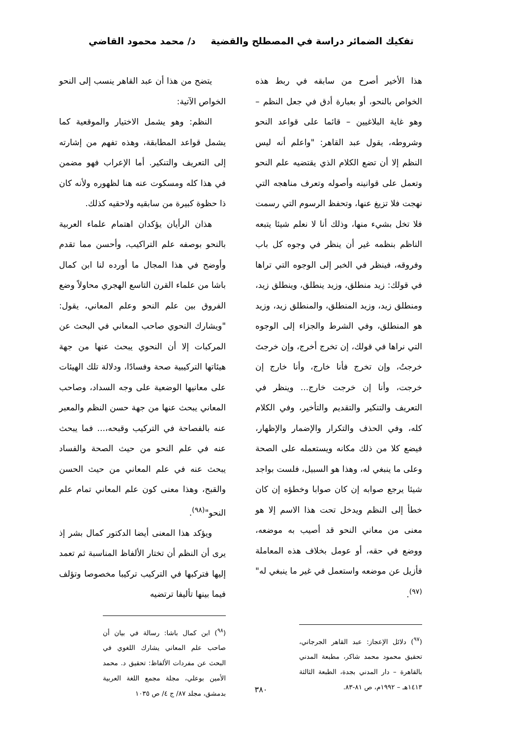تفكيك الضمائر دراسة في المصطلح والقضية
د/ محمد محمود القاضي
هذا الأخير أصرح من سابقه في ربط هذه الخواص بالنحو، أو بعبارة أدق في جعل النظم – وهو غاية البلاغيين – قائما على قواعد النحو وشروطه، يقول عبد القاهر: "واعلم أنه ليس النظم إلا أن تضع الكلام الذي يقتضيه علم النحو وتعمل على قوانينه وأصوله وتعرف مناهجه التي نهجت فلا تزيغ عنها، وتحفظ الرسوم التي رسمت فلا تخل بشيء منها، وذلك أنا لا نعلم شيئا يتبعه الناظم بنظمه غير أن ينظر في وجوه كل باب وفروقه، فينظر في الخبر إلى الوجوه التي تراها في قولك: زيد منطلق، وزيد ينطلق، وينطلق زيد، ومنطلق زيد، وزيد المنطلق، والمنطلق زيد، وزيد هو المنطلق، وفي الشرط والجزاء إلى الوجوه التي نراها في قولك، إن تخرج أخرج، وإن خرجتَ خرجتُ، وإن تخرج فأنا خارج، وأنا خارج إن خرجت، وأنا إن خرجت خارج... وينظر في التعريف والتنكير والتقديم والتأخير، وفي الكلام كله، وفي الحذف والتكرار والإضمار والإظهار، فيضع كلا من ذلك مكانه ويستعمله على الصحة وعلى ما ينبغي له، وهذا هو السبيل، فلست بواجد شيئا يرجع صوابه إن كان صوابا وخطؤه إن كان خطأ إلى النظم ويدخل تحت هذا الاسم إلا هو معنى من معاني النحو قد أصيب به موضعه، ووضع في حقه، أو عومل بخلاف هذه المعاملة فأزيل عن موضعه واستعمل في غير ما ينبغي له"<sup>(٩٧)</sup>.
(<sup>٩٧</sup>) دلائل الإعجاز: عبد القاهر الجرجاني، تحقيق محمود محمد شاكر، مطبعة المدني بالقاهرة – دار المدني بجدة، الطبعة الثالثة ١٤١٣هـ – ١٩٩٢م، ص ٨١-٨٣.
يتضح من هذا أن عبد القاهر ينسب إلى النحو الخواص الآتية:
النظم: وهو يشمل الاختيار والموقعية كما يشمل قواعد المطابقة، وهذه تفهم من إشارته إلى التعريف والتنكير. أما الإعراب فهو مضمن في هذا كله ومسكوت عنه هنا لظهوره ولأنه كان ذا حظوة كبيرة من سابقيه ولاحقيه كذلك.
هذان الرأيان يؤكدان اهتمام علماء العربية بالنحو بوصفه علم التراكيب، وأحسن مما تقدم وأوضح في هذا المجال ما أورده لنا ابن كمال باشا من علماء القرن التاسع الهجري محاولاً وضع الفروق بين علم النحو وعلم المعاني، يقول: "ويشارك النحوي صاحب المعاني في البحث عن المركبات إلا أن النحوي يبحث عنها من جهة هيئاتها التركيبية صحة وفسادًا، ودلالة تلك الهيئات على معانيها الوضعية على وجه السداد، وصاحب المعاني يبحث عنها من جهة حسن النظم والمعبر عنه بالفصاحة في التركيب وقبحه،... فما يبحث عنه في علم النحو من حيث الصحة والفساد يبحث عنه في علم المعاني من حيث الحسن والقبح، وهذا معنى كون علم المعاني تمام علم النحو"<sup>(٩٨)</sup>.
ويؤكد هذا المعنى أيضا الدكتور كمال بشر إذ يرى أن النظم أن تختار الألفاظ المناسبة ثم تعمد إليها فتركبها في التركيب تركيبا مخصوصا وتؤلف فيما بينها تأليفا ترتضيه
(<sup>٩٨</sup>) ابن كمال باشا: رسالة في بيان أن صاحب علم المعاني يشارك اللغوي في البحث عن مفردات الألفاظ: تحقيق د. محمد الأمين بوعلي، مجلة مجمع اللغة العربية بدمشق، مجلد ٨٧/ ج ٤/ ص ١٠٣٥
٣٨٠